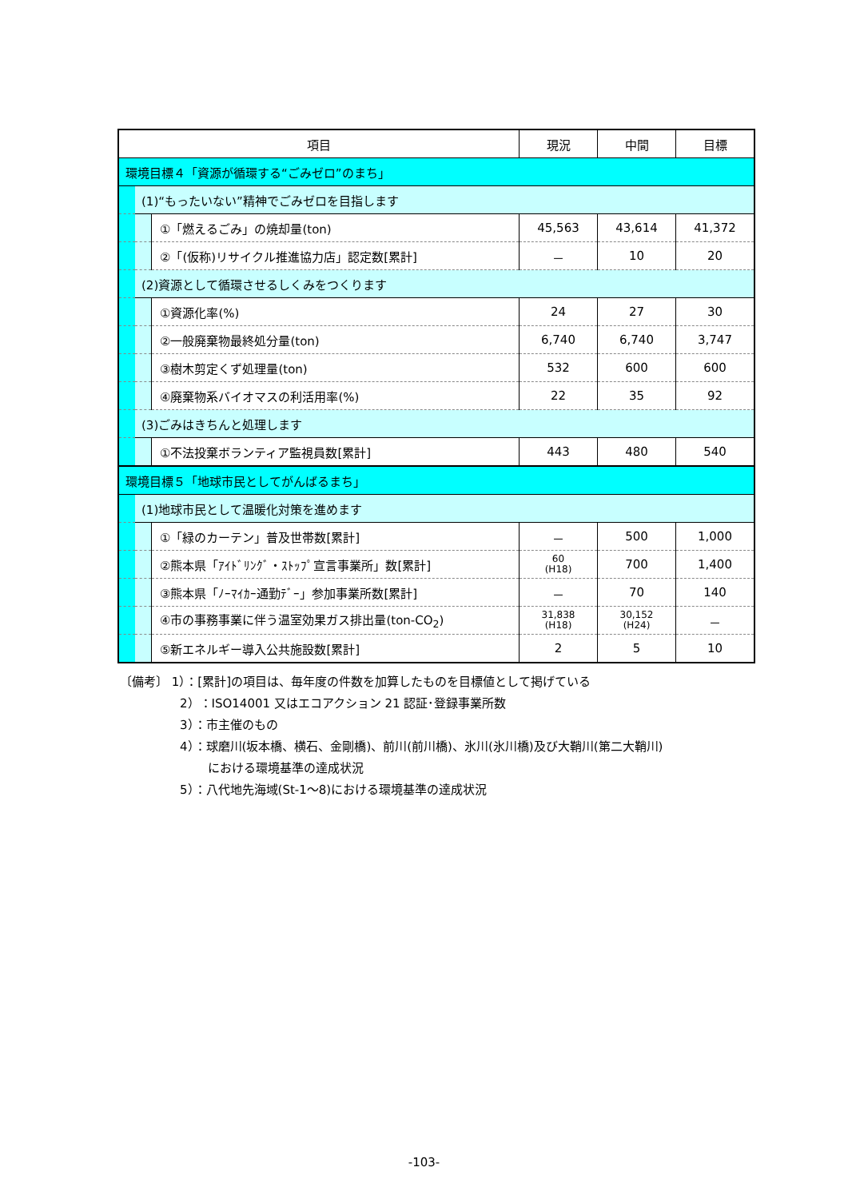| 項目 | | | 現況 | 中間 | 目標 |
| --- | --- | --- | --- | --- | --- |
| 環境目標４「資源が循環する“ごみゼロ”のまち」 | | | | | |
| | (1)“もったいない”精神でごみゼロを目指します | | | | |
| | | ①「燃えるごみ」の焼却量(ton) | 45,563 | 43,614 | 41,372 |
| | | ②「(仮称)リサイクル推進協力店」認定数[累計] | － | 10 | 20 |
| | (2)資源として循環させるしくみをつくります | | | | |
| | | ①資源化率(%) | 24 | 27 | 30 |
| | | ②一般廃棄物最終処分量(ton) | 6,740 | 6,740 | 3,747 |
| | | ③樹木剪定くず処理量(ton) | 532 | 600 | 600 |
| | | ④廃棄物系バイオマスの利活用率(%) | 22 | 35 | 92 |
| | (3)ごみはきちんと処理します | | | | |
| | | ①不法投棄ボランティア監視員数[累計] | 443 | 480 | 540 |
| 環境目標５「地球市民としてがんばるまち」 | | | | | |
| | (1)地球市民として温暖化対策を進めます | | | | |
| | | ①「緑のカーテン」普及世帯数[累計] | － | 500 | 1,000 |
| | | ②熊本県「ｱｲﾄﾞﾘﾝｸﾞ・ｽﾄｯﾌﾟ宣言事業所」数[累計] | 60 (H18) | 700 | 1,400 |
| | | ③熊本県「ﾉｰﾏｲｶｰ通勤ﾃﾞｰ」参加事業所数[累計] | － | 70 | 140 |
| | | ④市の事務事業に伴う温室効果ガス排出量(ton-CO<sub>2</sub>) | 31,838 (H18) | 30,152 (H24) | － |
| | | ⑤新エネルギー導入公共施設数[累計] | 2 | 5 | 10 |
〔備考〕 1）：[累計]の項目は、毎年度の件数を加算したものを目標値として掲げている
2）：ISO14001 又はエコアクション 21 認証･登録事業所数
3）：市主催のもの
4）：球磨川(坂本橋、横石、金剛橋)、前川(前川橋)、氷川(氷川橋)及び大鞘川(第二大鞘川)
　　 における環境基準の達成状況
5）：八代地先海域(St-1～8)における環境基準の達成状況
-103-